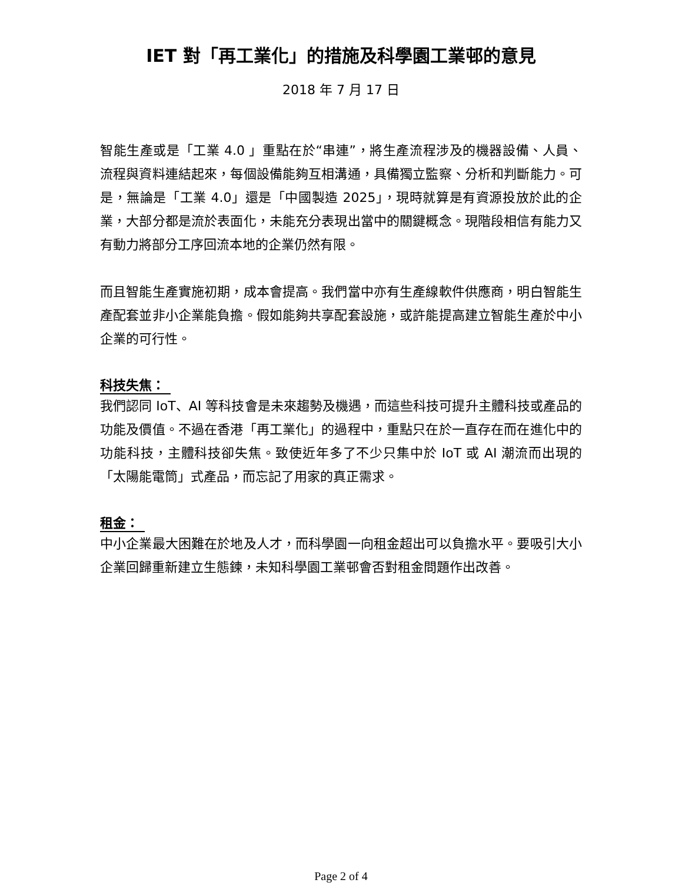IET 對「再工業化」的措施及科學園工業邨的意見
2018 年 7 月 17 日
智能生產或是「工業 4.0 」重點在於“串連”，將生產流程涉及的機器設備、人員、流程與資料連結起來，每個設備能夠互相溝通，具備獨立監察、分析和判斷能力。可是，無論是「工業 4.0」還是「中國製造 2025」，現時就算是有資源投放於此的企業，大部分都是流於表面化，未能充分表現出當中的關鍵概念。現階段相信有能力又有動力將部分工序回流本地的企業仍然有限。
而且智能生產實施初期，成本會提高。我們當中亦有生產線軟件供應商，明白智能生產配套並非小企業能負擔。假如能夠共享配套設施，或許能提高建立智能生產於中小企業的可行性。
科技失焦：
我們認同 IoT、AI 等科技會是未來趨勢及機遇，而這些科技可提升主體科技或產品的功能及價值。不過在香港「再工業化」的過程中，重點只在於一直存在而在進化中的功能科技，主體科技卻失焦。致使近年多了不少只集中於 IoT 或 AI 潮流而出現的「太陽能電筒」式產品，而忘記了用家的真正需求。
租金：
中小企業最大困難在於地及人才，而科學園一向租金超出可以負擔水平。要吸引大小企業回歸重新建立生態鍊，未知科學園工業邨會否對租金問題作出改善。
Page 2 of 4